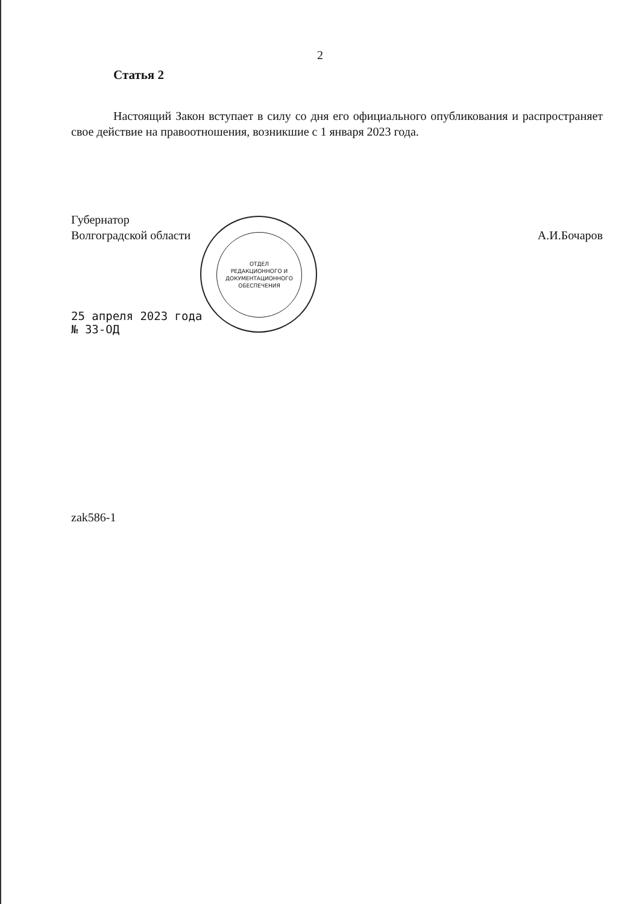2
Статья 2
Настоящий Закон вступает в силу со дня его официального опубликования и распространяет свое действие на правоотношения, возникшие с 1 января 2023 года.
Губернатор
Волгоградской области
А.И.Бочаров
25 апреля 2023 года
№ 33-ОД
zak586-1
ОТДЕЛ
РЕДАКЦИОННОГО И
ДОКУМЕНТАЦИОННОГО
ОБЕСПЕЧЕНИЯ